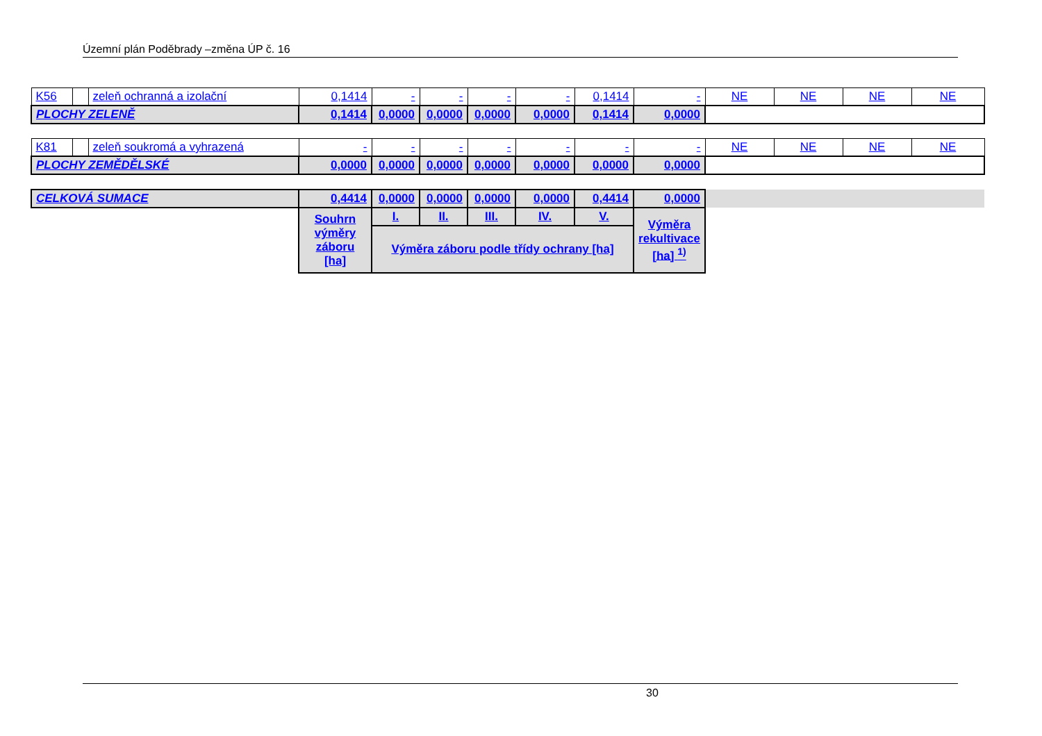Územní plán Poděbrady –změna ÚP č. 16
| K56 | | zeleň ochranná a izolační | 0,1414 | - | - | - | - | 0,1414 | - | NE | NE | NE | NE |
| PLOCHY ZELENĚ | | | 0,1414 | 0,0000 | 0,0000 | 0,0000 | 0,0000 | 0,1414 | 0,0000 | | | | |
| K81 | | zeleň soukromá a vyhrazená | - | - | - | - | - | - | - | NE | NE | NE | NE |
| PLOCHY ZEMĚDĚLSKÉ | | | 0,0000 | 0,0000 | 0,0000 | 0,0000 | 0,0000 | 0,0000 | 0,0000 | | | | |
| CELKOVÁ SUMACE | | | 0,4414 | 0,0000 | 0,0000 | 0,0000 | 0,0000 | 0,4414 | 0,0000 | | | | |
| | | | Souhrn výměry záboru [ha] | I. | II. | III. | IV. | V. | Výměra rekultivace [ha] <sup>1)</sup> | | | | |
| | | | | Výměra záboru podle třídy ochrany [ha] | | | | | | | | | |
30